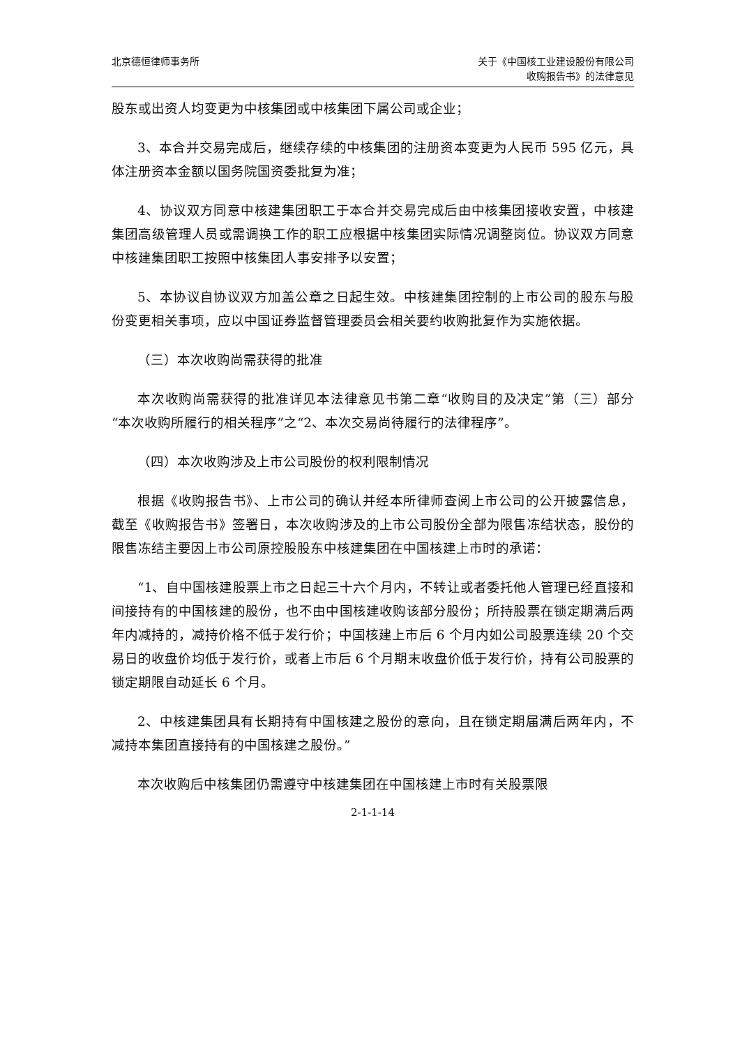北京德恒律师事务所 关于《中国核工业建设股份有限公司
收购报告书》的法律意见
股东或出资人均变更为中核集团或中核集团下属公司或企业；
3、本合并交易完成后，继续存续的中核集团的注册资本变更为人民币 595 亿元，具体注册资本金额以国务院国资委批复为准；
4、协议双方同意中核建集团职工于本合并交易完成后由中核集团接收安置，中核建集团高级管理人员或需调换工作的职工应根据中核集团实际情况调整岗位。协议双方同意中核建集团职工按照中核集团人事安排予以安置；
5、本协议自协议双方加盖公章之日起生效。中核建集团控制的上市公司的股东与股份变更相关事项，应以中国证券监督管理委员会相关要约收购批复作为实施依据。
（三）本次收购尚需获得的批准
本次收购尚需获得的批准详见本法律意见书第二章“收购目的及决定”第（三）部分“本次收购所履行的相关程序”之“2、本次交易尚待履行的法律程序”。
（四）本次收购涉及上市公司股份的权利限制情况
根据《收购报告书》、上市公司的确认并经本所律师查阅上市公司的公开披露信息，截至《收购报告书》签署日，本次收购涉及的上市公司股份全部为限售冻结状态，股份的限售冻结主要因上市公司原控股股东中核建集团在中国核建上市时的承诺：
“1、自中国核建股票上市之日起三十六个月内，不转让或者委托他人管理已经直接和间接持有的中国核建的股份，也不由中国核建收购该部分股份；所持股票在锁定期满后两年内减持的，减持价格不低于发行价；中国核建上市后 6 个月内如公司股票连续 20 个交易日的收盘价均低于发行价，或者上市后 6 个月期末收盘价低于发行价，持有公司股票的锁定期限自动延长 6 个月。
2、中核建集团具有长期持有中国核建之股份的意向，且在锁定期届满后两年内，不减持本集团直接持有的中国核建之股份。”
本次收购后中核集团仍需遵守中核建集团在中国核建上市时有关股票限
2-1-1-14